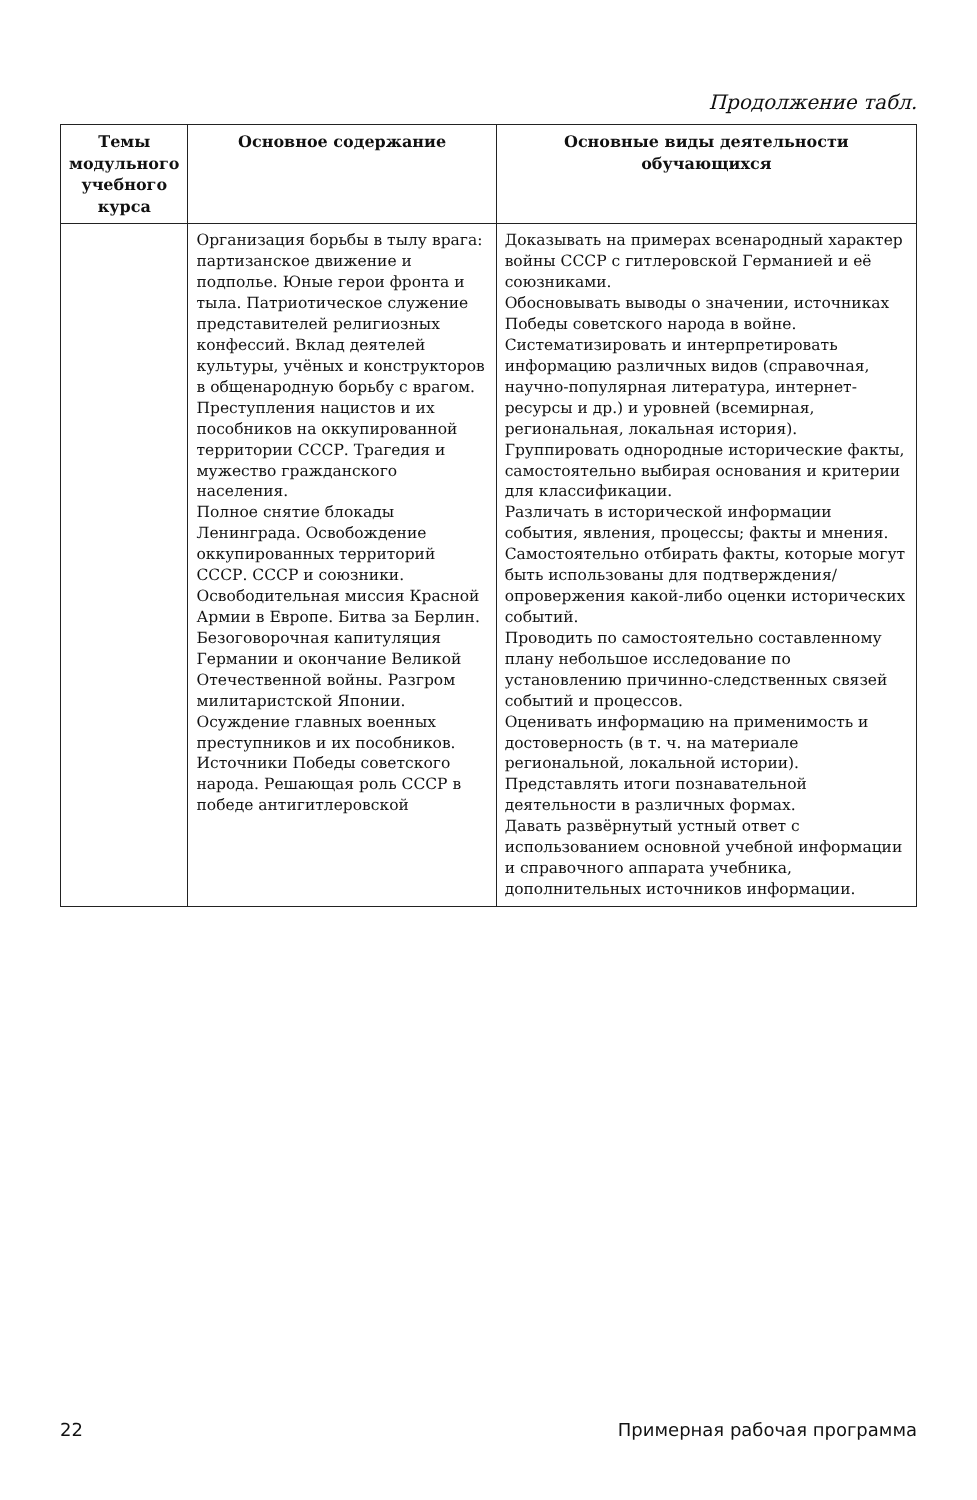Продолжение табл.
| Темы модульного учебного курса | Основное содержание | Основные виды деятельности обучающихся |
| --- | --- | --- |
| | Организация борьбы в тылу врага: партизанское движение и подполье. Юные герои фронта и тыла. Патриотическое служение представителей религиозных конфессий. Вклад деятелей культуры, учёных и конструкторов в общенародную борьбу с врагом. Преступления нацистов и их пособников на оккупированной территории СССР. Трагедия и мужество гражданского населения. Полное снятие блокады Ленинграда. Освобождение оккупированных территорий СССР. СССР и союзники. Освободительная миссия Красной Армии в Европе. Битва за Берлин. Безоговорочная капитуляция Германии и окончание Великой Отечественной войны. Разгром милитаристской Японии. Осуждение главных военных преступников и их пособников. Источники Победы советского народа. Решающая роль СССР в победе антигитлеровской | Доказывать на примерах всенародный характер войны СССР с гитлеровской Германией и её союзниками. Обосновывать выводы о значении, источниках Победы советского народа в войне. Систематизировать и интерпретировать информацию различных видов (справочная, научно-популярная литература, интернет-ресурсы и др.) и уровней (всемирная, региональная, локальная история). Группировать однородные исторические факты, самостоятельно выбирая основания и критерии для классификации. Различать в исторической информации события, явления, процессы; факты и мнения. Самостоятельно отбирать факты, которые могут быть использованы для подтверждения/опровержения какой-либо оценки исторических событий. Проводить по самостоятельно составленному плану небольшое исследование по установлению причинно-следственных связей событий и процессов. Оценивать информацию на применимость и достоверность (в т. ч. на материале региональной, локальной истории). Представлять итоги познавательной деятельности в различных формах. Давать развёрнутый устный ответ с использованием основной учебной информации и справочного аппарата учебника, дополнительных источников информации. |
22 Примерная рабочая программа